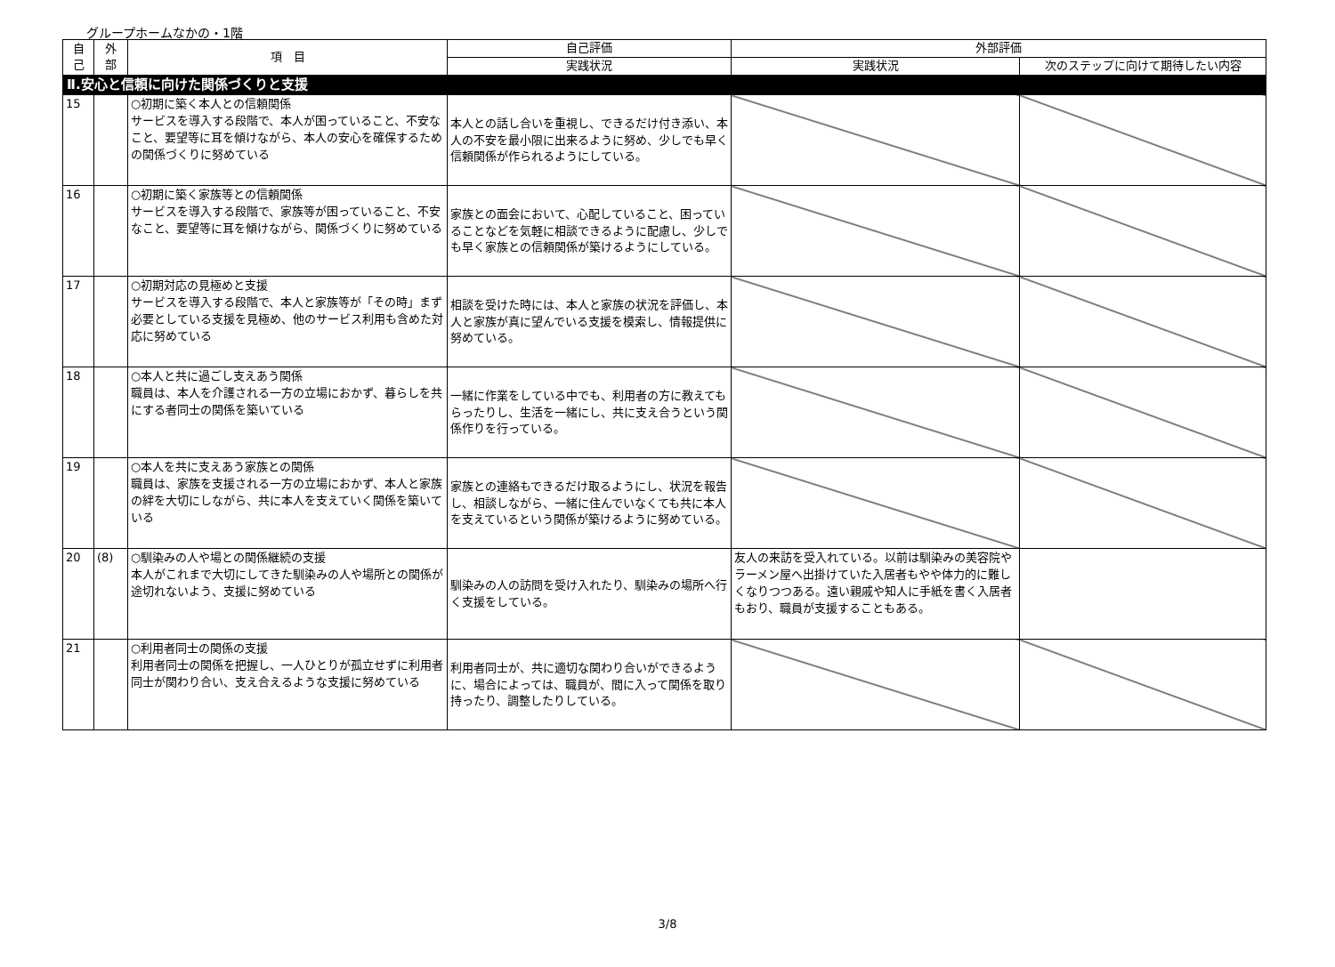グループホームなかの・1階
| 自 己 | 外 部 | 項 目 | 自己評価 | 外部評価 | |
| --- | --- | --- | --- | --- | --- |
| | | | 実践状況 | 実践状況 | 次のステップに向けて期待したい内容 |
| Ⅱ.安心と信頼に向けた関係づくりと支援 | | | | | |
| 15 | | ○初期に築く本人との信頼関係 サービスを導入する段階で、本人が困っていること、不安なこと、要望等に耳を傾けながら、本人の安心を確保するための関係づくりに努めている | 本人との話し合いを重視し、できるだけ付き添い、本人の不安を最小限に出来るように努め、少しでも早く信頼関係が作られるようにしている。 | | |
| 16 | | ○初期に築く家族等との信頼関係 サービスを導入する段階で、家族等が困っていること、不安なこと、要望等に耳を傾けながら、関係づくりに努めている | 家族との面会において、心配していること、困っていることなどを気軽に相談できるように配慮し、少しでも早く家族との信頼関係が築けるようにしている。 | | |
| 17 | | ○初期対応の見極めと支援 サービスを導入する段階で、本人と家族等が「その時」まず必要としている支援を見極め、他のサービス利用も含めた対応に努めている | 相談を受けた時には、本人と家族の状況を評価し、本人と家族が真に望んでいる支援を模索し、情報提供に努めている。 | | |
| 18 | | ○本人と共に過ごし支えあう関係 職員は、本人を介護される一方の立場におかず、暮らしを共にする者同士の関係を築いている | 一緒に作業をしている中でも、利用者の方に教えてもらったりし、生活を一緒にし、共に支え合うという関係作りを行っている。 | | |
| 19 | | ○本人を共に支えあう家族との関係 職員は、家族を支援される一方の立場におかず、本人と家族の絆を大切にしながら、共に本人を支えていく関係を築いている | 家族との連絡もできるだけ取るようにし、状況を報告し、相談しながら、一緒に住んでいなくても共に本人を支えているという関係が築けるように努めている。 | | |
| 20 | (8) | ○馴染みの人や場との関係継続の支援 本人がこれまで大切にしてきた馴染みの人や場所との関係が途切れないよう、支援に努めている | 馴染みの人の訪問を受け入れたり、馴染みの場所へ行く支援をしている。 | 友人の来訪を受入れている。以前は馴染みの美容院やラーメン屋へ出掛けていた入居者もやや体力的に難しくなりつつある。遠い親戚や知人に手紙を書く入居者もおり、職員が支援することもある。 | |
| 21 | | ○利用者同士の関係の支援 利用者同士の関係を把握し、一人ひとりが孤立せずに利用者同士が関わり合い、支え合えるような支援に努めている | 利用者同士が、共に適切な関わり合いができるように、場合によっては、職員が、間に入って関係を取り持ったり、調整したりしている。 | | |
3/8